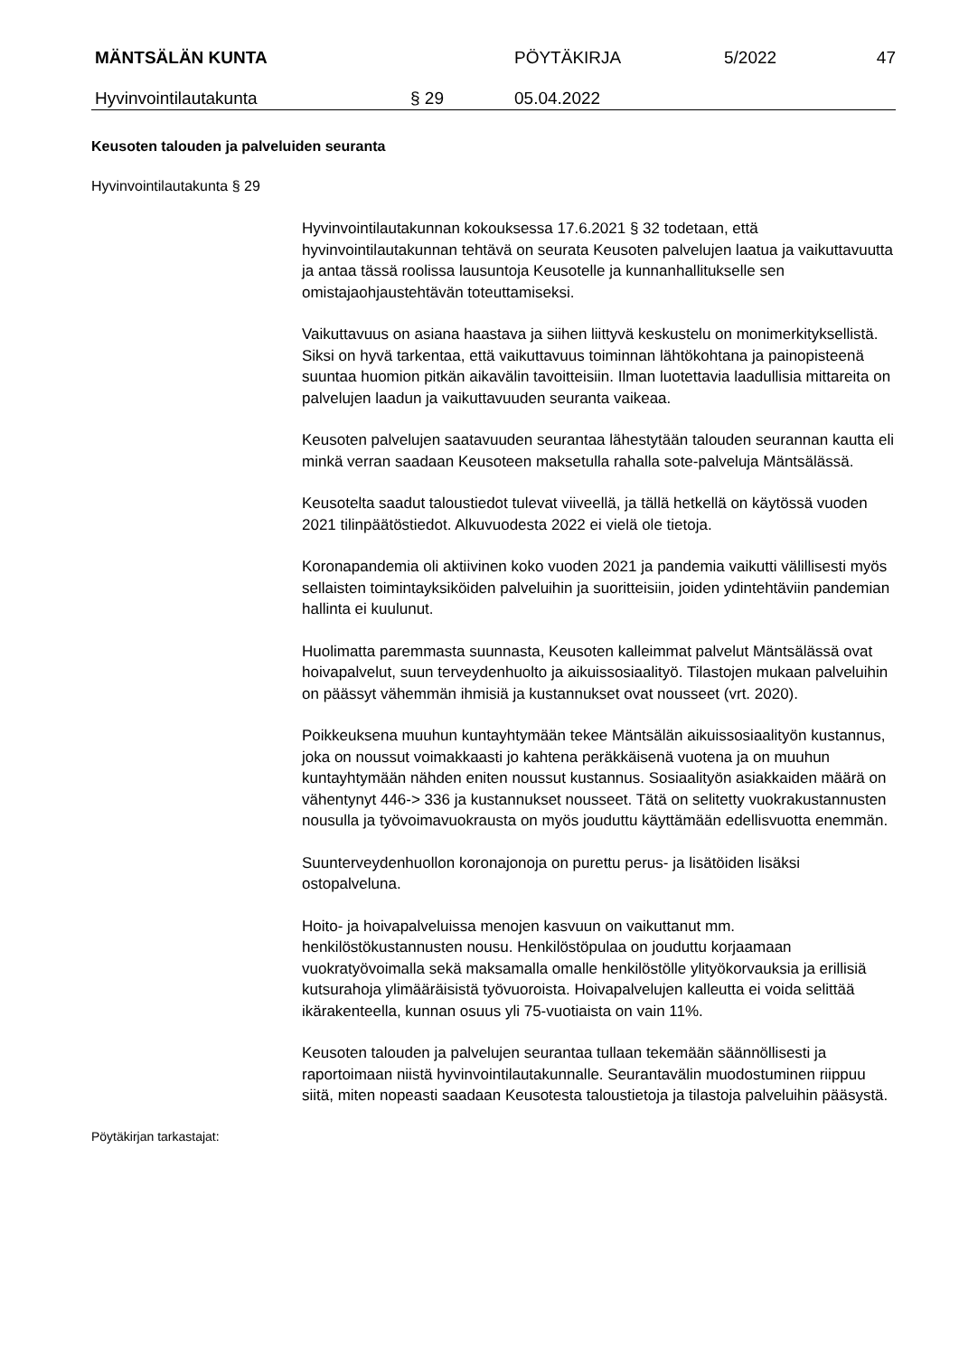MÄNTSÄLÄN KUNTA PÖYTÄKIRJA 5/2022 47
Hyvinvointilautakunta § 29 05.04.2022
Keusoten talouden ja palveluiden seuranta
Hyvinvointilautakunta § 29
Hyvinvointilautakunnan kokouksessa 17.6.2021 § 32 todetaan, että hyvinvointilautakunnan tehtävä on seurata Keusoten palvelujen laatua ja vaikuttavuutta ja antaa tässä roolissa lausuntoja Keusotelle ja kunnanhallitukselle sen omistajaohjaustehtävän toteuttamiseksi.
Vaikuttavuus on asiana haastava ja siihen liittyvä keskustelu on monimerkityksellistä. Siksi on hyvä tarkentaa, että vaikuttavuus toiminnan lähtökohtana ja painopisteenä suuntaa huomion pitkän aikavälin tavoitteisiin. Ilman luotettavia laadullisia mittareita on palvelujen laadun ja vaikuttavuuden seuranta vaikeaa.
Keusoten palvelujen saatavuuden seurantaa lähestytään talouden seurannan kautta eli minkä verran saadaan Keusoteen maksetulla rahalla sote-palveluja Mäntsälässä.
Keusotelta saadut taloustiedot tulevat viiveellä, ja tällä hetkellä on käytössä vuoden 2021 tilinpäätöstiedot. Alkuvuodesta 2022 ei vielä ole tietoja.
Koronapandemia oli aktiivinen koko vuoden 2021 ja pandemia vaikutti välillisesti myös sellaisten toimintayksiköiden palveluihin ja suoritteisiin, joiden ydintehtäviin pandemian hallinta ei kuulunut.
Huolimatta paremmasta suunnasta, Keusoten kalleimmat palvelut Mäntsälässä ovat hoivapalvelut, suun terveydenhuolto ja aikuissosiaalityö. Tilastojen mukaan palveluihin on päässyt vähemmän ihmisiä ja kustannukset ovat nousseet (vrt. 2020).
Poikkeuksena muuhun kuntayhtymään tekee Mäntsälän aikuissosiaalityön kustannus, joka on noussut voimakkaasti jo kahtena peräkkäisenä vuotena ja on muuhun kuntayhtymään nähden eniten noussut kustannus. Sosiaalityön asiakkaiden määrä on vähentynyt 446-> 336 ja kustannukset nousseet. Tätä on selitetty vuokrakustannusten nousulla ja työvoimavuokrausta on myös jouduttu käyttämään edellisvuotta enemmän.
Suunterveydenhuollon koronajonoja on purettu perus- ja lisätöiden lisäksi ostopalveluna.
Hoito- ja hoivapalveluissa menojen kasvuun on vaikuttanut mm. henkilöstökustannusten nousu. Henkilöstöpulaa on jouduttu korjaamaan vuokratyövoimalla sekä maksamalla omalle henkilöstölle ylityökorvauksia ja erillisiä kutsurahoja ylimääräisistä työvuoroista. Hoivapalvelujen kalleutta ei voida selittää ikärakenteella, kunnan osuus yli 75-vuotiaista on vain 11%.
Keusoten talouden ja palvelujen seurantaa tullaan tekemään säännöllisesti ja raportoimaan niistä hyvinvointilautakunnalle. Seurantavälin muodostuminen riippuu siitä, miten nopeasti saadaan Keusotesta taloustietoja ja tilastoja palveluihin pääsystä.
Pöytäkirjan tarkastajat: